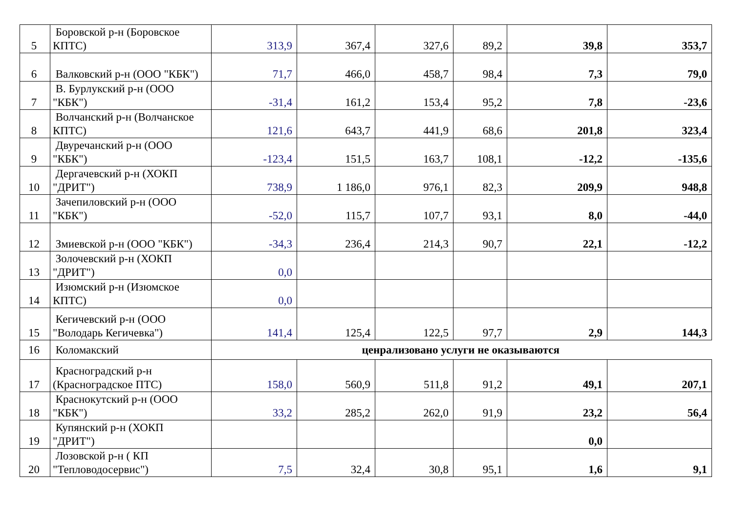| 5 | Боровской р-н (Боровское КПТС) | 313,9 | 367,4 | 327,6 | 89,2 | 39,8 | 353,7 |
| 6 | Валковский р-н (ООО "КБК") | 71,7 | 466,0 | 458,7 | 98,4 | 7,3 | 79,0 |
| 7 | В. Бурлукский р-н (ООО "КБК") | -31,4 | 161,2 | 153,4 | 95,2 | 7,8 | -23,6 |
| 8 | Волчанский р-н (Волчанское КПТС) | 121,6 | 643,7 | 441,9 | 68,6 | 201,8 | 323,4 |
| 9 | Двуречанский р-н (ООО "КБК") | -123,4 | 151,5 | 163,7 | 108,1 | -12,2 | -135,6 |
| 10 | Дергачевский р-н (ХОКП "ДРИТ") | 738,9 | 1 186,0 | 976,1 | 82,3 | 209,9 | 948,8 |
| 11 | Зачепиловский р-н (ООО "КБК") | -52,0 | 115,7 | 107,7 | 93,1 | 8,0 | -44,0 |
| 12 | Змиевской р-н (ООО "КБК") | -34,3 | 236,4 | 214,3 | 90,7 | 22,1 | -12,2 |
| 13 | Золочевский р-н (ХОКП "ДРИТ") | 0,0 | | | | | |
| 14 | Изюмский р-н (Изюмское КПТС) | 0,0 | | | | | |
| 15 | Кегичевский р-н (ООО "Володарь Кегичевка") | 141,4 | 125,4 | 122,5 | 97,7 | 2,9 | 144,3 |
| 16 | Коломакский | ценрализовано услуги не оказываются | | | | | |
| 17 | Красноградский р-н (Красноградское ПТС) | 158,0 | 560,9 | 511,8 | 91,2 | 49,1 | 207,1 |
| 18 | Краснокутский р-н (ООО "КБК") | 33,2 | 285,2 | 262,0 | 91,9 | 23,2 | 56,4 |
| 19 | Купянский р-н (ХОКП "ДРИТ") | | | | | 0,0 | |
| 20 | Лозовской р-н ( КП "Тепловодосервис") | 7,5 | 32,4 | 30,8 | 95,1 | 1,6 | 9,1 |